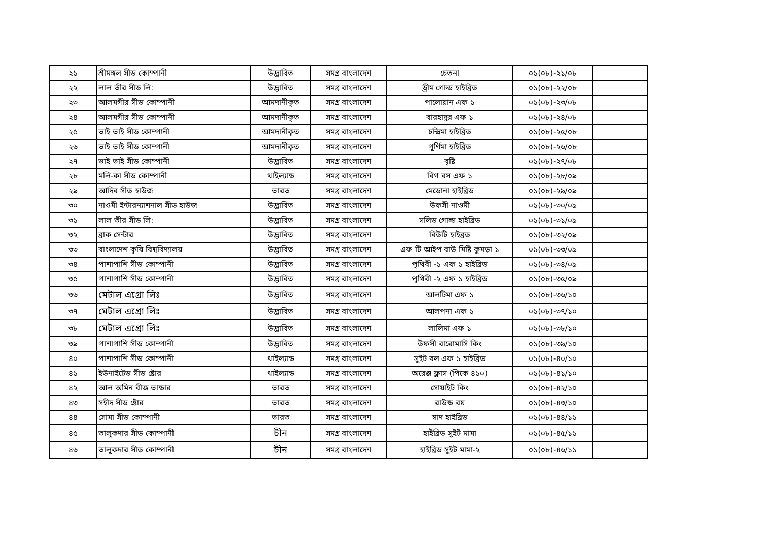| ২১ | শ্রীমঙ্গল সীড কোম্পানী | উদ্ভাবিত | সমগ্র বাংলাদেশ | চেতনা | ০১(০৮)-২১/০৮ | |
| ২২ | লাল তীর সীড লি: | উদ্ভাবিত | সমগ্র বাংলাদেশ | ড্রীম গোল্ড হাইব্রিড | ০১(০৮)-২২/০৮ | |
| ২৩ | আলমগীর সীড কোম্পানী | আমদানীকৃত | সমগ্র বাংলাদেশ | পালোয়ান এফ ১ | ০১(০৮)-২৩/০৮ | |
| ২৪ | আলমগীর সীড কোম্পানী | আমদানীকৃত | সমগ্র বাংলাদেশ | বারহাদুর এফ ১ | ০১(০৮)-২৪/০৮ | |
| ২৫ | ভাই ভাই সীড কোম্পানী | আমদানীকৃত | সমগ্র বাংলাদেশ | চন্দ্রিমা হাইব্রিড | ০১(০৮)-২৫/০৮ | |
| ২৬ | ভাই ভাই সীড কোম্পানী | আমদানীকৃত | সমগ্র বাংলাদেশ | পূর্ণিমা হাইব্রিড | ০১(০৮)-২৬/০৮ | |
| ২৭ | ভাই ভাই সীড কোম্পানী | উদ্ভাবিত | সমগ্র বাংলাদেশ | বৃষ্টি | ০১(০৮)-২৭/০৮ | |
| ২৮ | মলি-কা সীড কোম্পানী | থাইল্যান্ড | সমগ্র বাংলাদেশ | বিগ বস এফ ১ | ০১(০৮)-২৮/০৯ | |
| ২৯ | আদিব সীড হাউজ | ভারত | সমগ্র বাংলাদেশ | মেডোনা হাইব্রিড | ০১(০৮)-২৯/০৯ | |
| ৩০ | নাওমী ইন্টারন্যাশনাল সীড হাউজ | উদ্ভাবিত | সমগ্র বাংলাদেশ | উফসী নাওমী | ০১(০৮)-৩০/০৯ | |
| ৩১ | লাল তীর সীড লি: | উদ্ভাবিত | সমগ্র বাংলাদেশ | সলিড গোল্ড হাইব্রিড | ০১(০৮)-৩১/০৯ | |
| ৩২ | ব্রাক সেন্টার | উদ্ভাবিত | সমগ্র বাংলাদেশ | বিউটি হাইব্রড | ০১(০৮)-৩২/০৯ | |
| ৩৩ | বাংলাদেশ কৃষি বিশ্ববিদ্যালয় | উদ্ভাবিত | সমগ্র বাংলাদেশ | এফ টি আইপ বাউ মিষ্টি কুমড়া ১ | ০১(০৮)-৩৩/০৯ | |
| ৩৪ | পাশাপাশি সীড কোম্পানী | উদ্ভাবিত | সমগ্র বাংলাদেশ | পৃথিবী -১ এফ ১ হাইব্রিড | ০১(০৮)-৩৪/০৯ | |
| ৩৫ | পাশাপাশি সীড কোম্পানী | উদ্ভাবিত | সমগ্র বাংলাদেশ | পৃথিবী -২ এফ ১ হাইব্রিড | ০১(০৮)-৩৫/০৯ | |
| ৩৬ | মেটাল এগ্রো লিঃ | উদ্ভাবিত | সমগ্র বাংলাদেশ | আলটিমা এফ ১ | ০১(০৮)-৩৬/১০ | |
| ৩৭ | মেটাল এগ্রো লিঃ | উদ্ভাবিত | সমগ্র বাংলাদেশ | আলপনা এফ ১ | ০১(০৮)-৩৭/১০ | |
| ৩৮ | মেটাল এগ্রো লিঃ | উদ্ভাবিত | সমগ্র বাংলাদেশ | লালিমা এফ ১ | ০১(০৮)-৩৮/১০ | |
| ৩৯ | পাশাপাশি সীড কোম্পানী | উদ্ভাবিত | সমগ্র বাংলাদেশ | উফসী বারোমাসি কিং | ০১(০৮)-৩৯/১০ | |
| ৪০ | পাশাপাশি সীড কোম্পানী | থাইল্যান্ড | সমগ্র বাংলাদেশ | সুইট বল এফ ১ হাইব্রিড | ০১(০৮)-৪০/১০ | |
| ৪১ | ইউনাইটেড সীড ষ্টোর | থাইল্যান্ড | সমগ্র বাংলাদেশ | অরেঞ্জ ফ্লাস (পিকে ৪১০) | ০১(০৮)-৪১/১০ | |
| ৪২ | আল অমিন বীজ ভান্ডার | ভারত | সমগ্র বাংলাদেশ | সোয়াইট কিং | ০১(০৮)-৪২/১০ | |
| ৪৩ | সহীদ সীড ষ্টোর | ভারত | সমগ্র বাংলাদেশ | রাউন্ড বয় | ০১(০৮)-৪৩/১০ | |
| ৪৪ | সোমা সীড কোম্পানী | ভারত | সমগ্র বাংলাদেশ | স্বাদ হাইব্রিড | ০১(০৮)-৪৪/১১ | |
| ৪৫ | তালুকদার সীড কোম্পানী | চীন | সমগ্র বাংলাদেশ | হাইব্রিড সুইট মামা | ০১(০৮)-৪৫/১১ | |
| ৪৬ | তালুকদার সীড কোম্পানী | চীন | সমগ্র বাংলাদেশ | হাইব্রিড সুইট মামা-২ | ০১(০৮)-৪৬/১১ | |